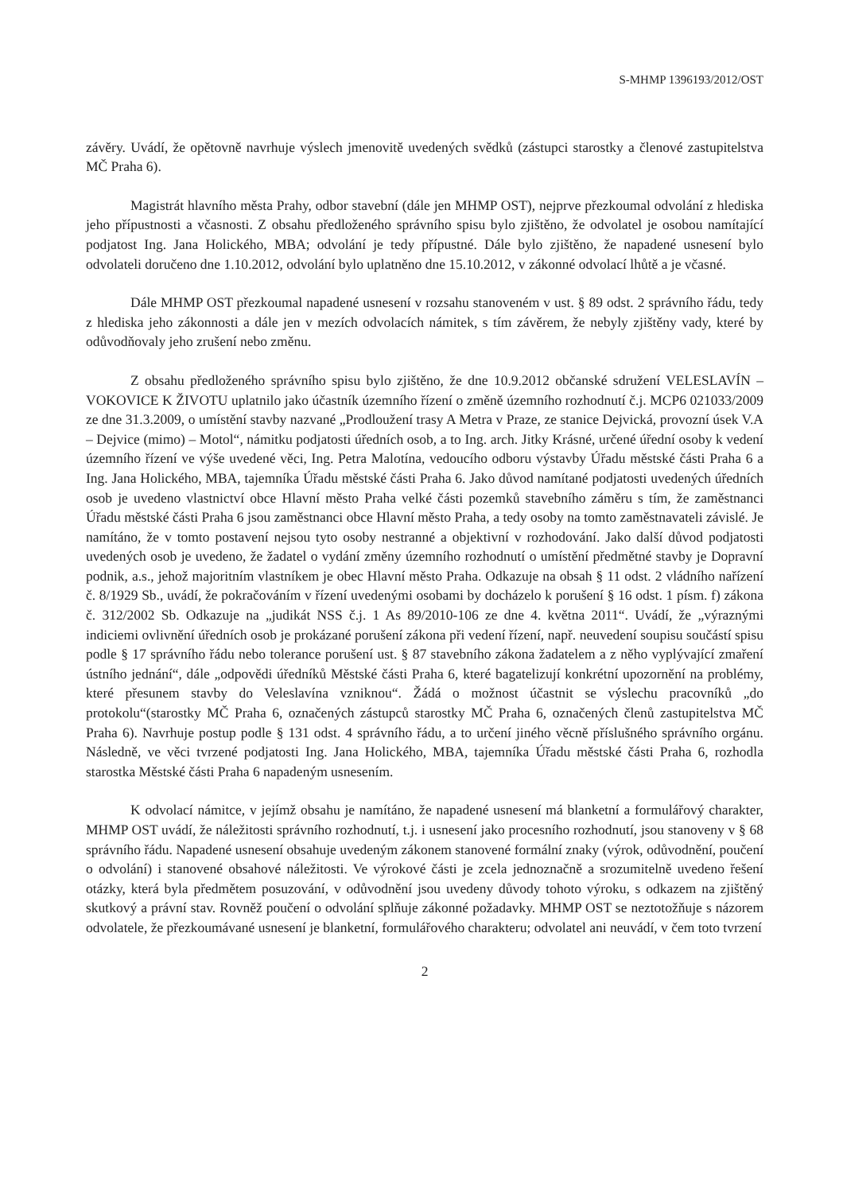S-MHMP 1396193/2012/OST
závěry. Uvádí, že opětovně navrhuje výslech jmenovitě uvedených svědků (zástupci starostky a členové zastupitelstva MČ Praha 6).
Magistrát hlavního města Prahy, odbor stavební (dále jen MHMP OST), nejprve přezkoumal odvolání z hlediska jeho přípustnosti a včasnosti. Z obsahu předloženého správního spisu bylo zjištěno, že odvolatel je osobou namítající podjatost Ing. Jana Holického, MBA; odvolání je tedy přípustné. Dále bylo zjištěno, že napadené usnesení bylo odvolateli doručeno dne 1.10.2012, odvolání bylo uplatněno dne 15.10.2012, v zákonné odvolací lhůtě a je včasné.
Dále MHMP OST přezkoumal napadené usnesení v rozsahu stanoveném v ust. § 89 odst. 2 správního řádu, tedy z hlediska jeho zákonnosti a dále jen v mezích odvolacích námitek, s tím závěrem, že nebyly zjištěny vady, které by odůvodňovaly jeho zrušení nebo změnu.
Z obsahu předloženého správního spisu bylo zjištěno, že dne 10.9.2012 občanské sdružení VELESLAVÍN – VOKOVICE K ŽIVOTU uplatnilo jako účastník územního řízení o změně územního rozhodnutí č.j. MCP6 021033/2009 ze dne 31.3.2009, o umístění stavby nazvané „Prodloužení trasy A Metra v Praze, ze stanice Dejvická, provozní úsek V.A – Dejvice (mimo) – Motol“, námitku podjatosti úředních osob, a to Ing. arch. Jitky Krásné, určené úřední osoby k vedení územního řízení ve výše uvedené věci, Ing. Petra Malotína, vedoucího odboru výstavby Úřadu městské části Praha 6 a Ing. Jana Holického, MBA, tajemníka Úřadu městské části Praha 6. Jako důvod namítané podjatosti uvedených úředních osob je uvedeno vlastnictví obce Hlavní město Praha velké části pozemků stavebního záměru s tím, že zaměstnanci Úřadu městské části Praha 6 jsou zaměstnanci obce Hlavní město Praha, a tedy osoby na tomto zaměstnavateli závislé. Je namítáno, že v tomto postavení nejsou tyto osoby nestranné a objektivní v rozhodování. Jako další důvod podjatosti uvedených osob je uvedeno, že žadatel o vydání změny územního rozhodnutí o umístění předmětné stavby je Dopravní podnik, a.s., jehož majoritním vlastníkem je obec Hlavní město Praha. Odkazuje na obsah § 11 odst. 2 vládního nařízení č. 8/1929 Sb., uvádí, že pokračováním v řízení uvedenými osobami by docházelo k porušení § 16 odst. 1 písm. f) zákona č. 312/2002 Sb. Odkazuje na „judikát NSS č.j. 1 As 89/2010-106 ze dne 4. května 2011“. Uvádí, že „výraznými indiciemi ovlivnění úředních osob je prokázané porušení zákona při vedení řízení, např. neuvedení soupisu součástí spisu podle § 17 správního řádu nebo tolerance porušení ust. § 87 stavebního zákona žadatelem a z něho vyplývající zmaření ústního jednání“, dále „odpovědi úředníků Městské části Praha 6, které bagatelizují konkrétní upozornění na problémy, které přesunem stavby do Veleslavína vzniknou“. Žádá o možnost účastnit se výslechu pracovníků „do protokolu“(starostky MČ Praha 6, označených zástupců starostky MČ Praha 6, označených členů zastupitelstva MČ Praha 6). Navrhuje postup podle § 131 odst. 4 správního řádu, a to určení jiného věcně příslušného správního orgánu. Následně, ve věci tvrzené podjatosti Ing. Jana Holického, MBA, tajemníka Úřadu městské části Praha 6, rozhodla starostka Městské části Praha 6 napadeným usnesením.
K odvolací námitce, v jejímž obsahu je namítáno, že napadené usnesení má blanketní a formulářový charakter, MHMP OST uvádí, že náležitosti správního rozhodnutí, t.j. i usnesení jako procesního rozhodnutí, jsou stanoveny v § 68 správního řádu. Napadené usnesení obsahuje uvedeným zákonem stanovené formální znaky (výrok, odůvodnění, poučení o odvolání) i stanovené obsahové náležitosti. Ve výrokové části je zcela jednoznačně a srozumitelně uvedeno řešení otázky, která byla předmětem posuzování, v odůvodnění jsou uvedeny důvody tohoto výroku, s odkazem na zjištěný skutkový a právní stav. Rovněž poučení o odvolání splňuje zákonné požadavky. MHMP OST se neztotožňuje s názorem odvolatele, že přezkoumávané usnesení je blanketní, formulářového charakteru; odvolatel ani neuvádí, v čem toto tvrzení
2